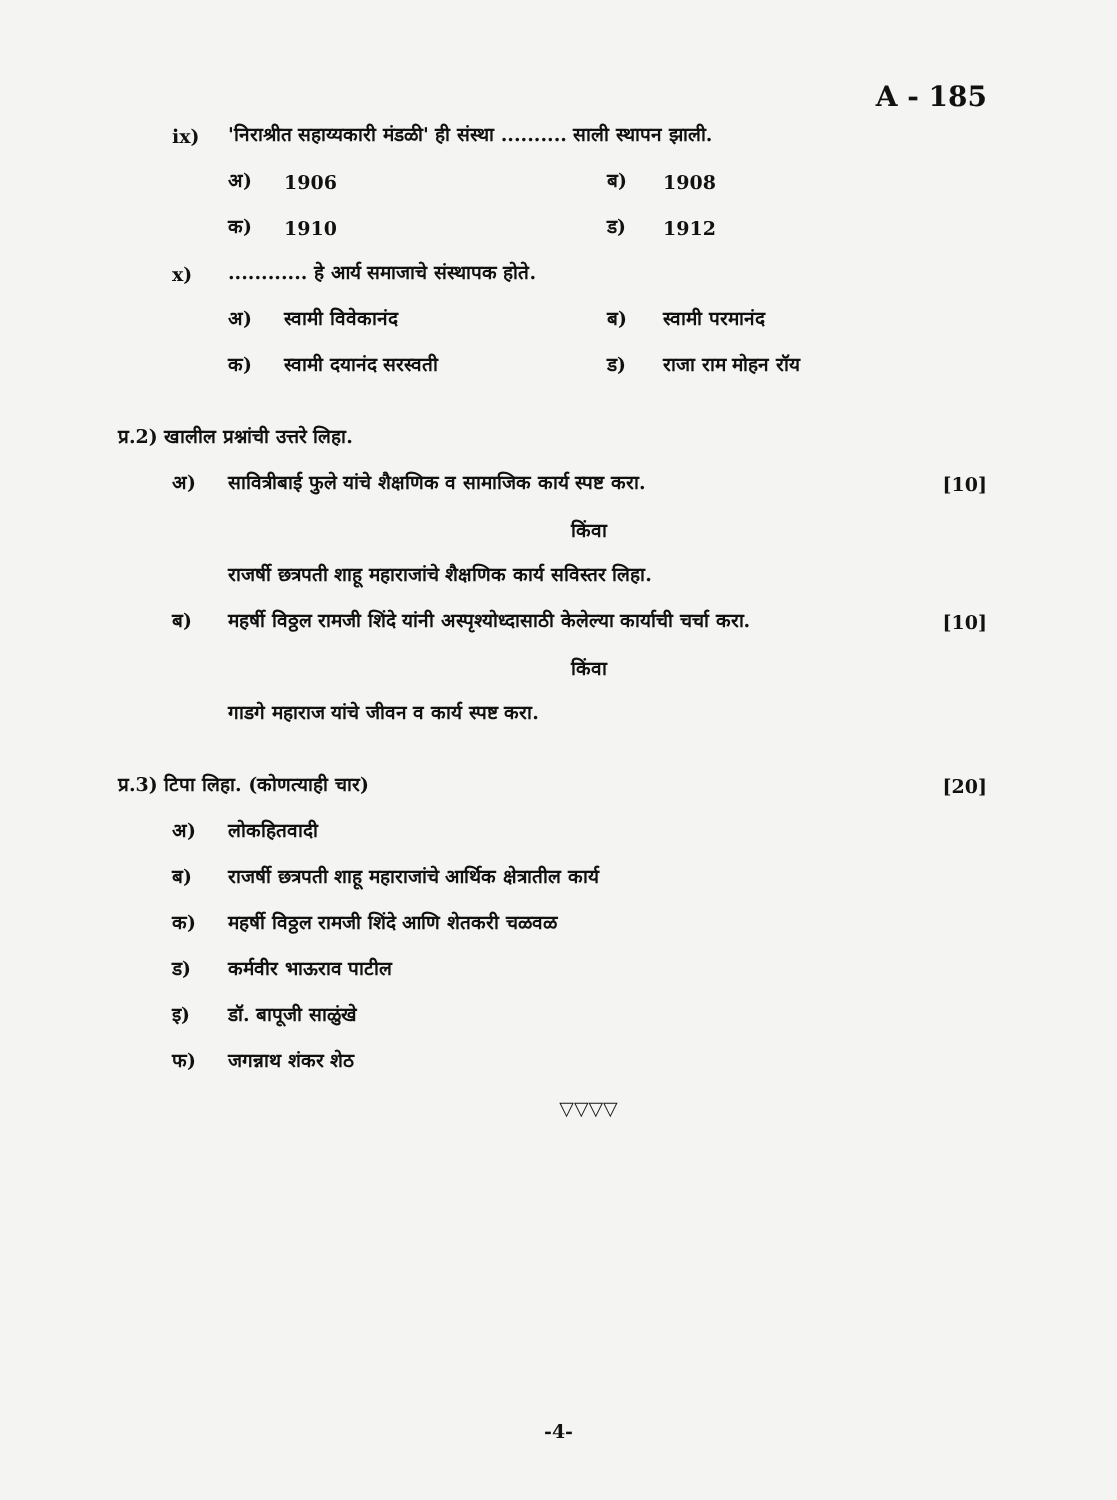A - 185
ix) 'निराश्रीत सहाय्यकारी मंडळी' ही संस्था .......... साली स्थापन झाली.
अ) 1906 ब) 1908
क) 1910 ड) 1912
x)............ हे आर्य समाजाचे संस्थापक होते.
अ) स्वामी विवेकानंद ब) स्वामी परमानंद
क) स्वामी दयानंद सरस्वती ड) राजा राम मोहन रॉय
प्र.2) खालील प्रश्नांची उत्तरे लिहा.
अ) सावित्रीबाई फुले यांचे शैक्षणिक व सामाजिक कार्य स्पष्ट करा. [10]
किंवा
राजर्षी छत्रपती शाहू महाराजांचे शैक्षणिक कार्य सविस्तर लिहा.
ब) महर्षी विठ्ठल रामजी शिंदे यांनी अस्पृश्योध्दासाठी केलेल्या कार्याची चर्चा करा. [10]
किंवा
गाडगे महाराज यांचे जीवन व कार्य स्पष्ट करा.
प्र.3) टिपा लिहा. (कोणत्याही चार) [20]
अ) लोकहितवादी
ब) राजर्षी छत्रपती शाहू महाराजांचे आर्थिक क्षेत्रातील कार्य
क) महर्षी विठ्ठल रामजी शिंदे आणि शेतकरी चळवळ
ड) कर्मवीर भाऊराव पाटील
इ) डॉ. बापूजी साळुंखे
फ) जगन्नाथ शंकर शेठ
▽▽▽▽
-4-